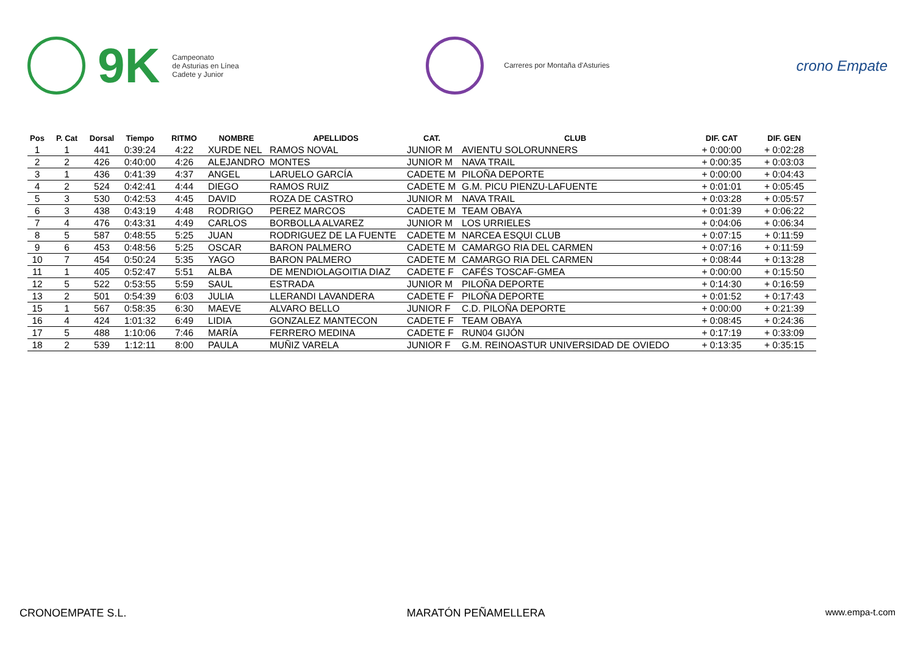9K Campeonato
de Asturias en Línea
Cadete y Junior
Carreres por Montaña d'Asturies
crono Empate
| Pos | P. Cat | Dorsal | Tiempo | RITMO | NOMBRE | APELLIDOS | CAT. | CLUB | DIF. CAT | DIF. GEN |
| --- | --- | --- | --- | --- | --- | --- | --- | --- | --- | --- |
| 1 | 1 | 441 | 0:39:24 | 4:22 | XURDE NEL | RAMOS NOVAL | JUNIOR M | AVIENTU SOLORUNNERS | + 0:00:00 | + 0:02:28 |
| 2 | 2 | 426 | 0:40:00 | 4:26 | ALEJANDRO | MONTES | JUNIOR M | NAVA TRAIL | + 0:00:35 | + 0:03:03 |
| 3 | 1 | 436 | 0:41:39 | 4:37 | ANGEL | LARUELO GARCÍA | CADETE M | PILOÑA DEPORTE | + 0:00:00 | + 0:04:43 |
| 4 | 2 | 524 | 0:42:41 | 4:44 | DIEGO | RAMOS RUIZ | CADETE M | G.M. PICU PIENZU-LAFUENTE | + 0:01:01 | + 0:05:45 |
| 5 | 3 | 530 | 0:42:53 | 4:45 | DAVID | ROZA DE CASTRO | JUNIOR M | NAVA TRAIL | + 0:03:28 | + 0:05:57 |
| 6 | 3 | 438 | 0:43:19 | 4:48 | RODRIGO | PEREZ MARCOS | CADETE M | TEAM OBAYA | + 0:01:39 | + 0:06:22 |
| 7 | 4 | 476 | 0:43:31 | 4:49 | CARLOS | BORBOLLA ALVAREZ | JUNIOR M | LOS URRIELES | + 0:04:06 | + 0:06:34 |
| 8 | 5 | 587 | 0:48:55 | 5:25 | JUAN | RODRIGUEZ DE LA FUENTE | CADETE M | NARCEA ESQUI CLUB | + 0:07:15 | + 0:11:59 |
| 9 | 6 | 453 | 0:48:56 | 5:25 | OSCAR | BARON PALMERO | CADETE M | CAMARGO RIA DEL CARMEN | + 0:07:16 | + 0:11:59 |
| 10 | 7 | 454 | 0:50:24 | 5:35 | YAGO | BARON PALMERO | CADETE M | CAMARGO RIA DEL CARMEN | + 0:08:44 | + 0:13:28 |
| 11 | 1 | 405 | 0:52:47 | 5:51 | ALBA | DE MENDIOLAGOITIA DIAZ | CADETE F | CAFÉS TOSCAF-GMEA | + 0:00:00 | + 0:15:50 |
| 12 | 5 | 522 | 0:53:55 | 5:59 | SAUL | ESTRADA | JUNIOR M | PILOÑA DEPORTE | + 0:14:30 | + 0:16:59 |
| 13 | 2 | 501 | 0:54:39 | 6:03 | JULIA | LLERANDI LAVANDERA | CADETE F | PILOÑA DEPORTE | + 0:01:52 | + 0:17:43 |
| 15 | 1 | 567 | 0:58:35 | 6:30 | MAEVE | ALVARO BELLO | JUNIOR F | C.D. PILOÑA DEPORTE | + 0:00:00 | + 0:21:39 |
| 16 | 4 | 424 | 1:01:32 | 6:49 | LIDIA | GONZALEZ MANTECON | CADETE F | TEAM OBAYA | + 0:08:45 | + 0:24:36 |
| 17 | 5 | 488 | 1:10:06 | 7:46 | MARÍA | FERRERO MEDINA | CADETE F | RUN04 GIJÓN | + 0:17:19 | + 0:33:09 |
| 18 | 2 | 539 | 1:12:11 | 8:00 | PAULA | MUÑIZ VARELA | JUNIOR F | G.M. REINOASTUR UNIVERSIDAD DE OVIEDO | + 0:13:35 | + 0:35:15 |
CRONOEMPATE S.L. MARATÓN PEÑAMELLERA www.empa-t.com